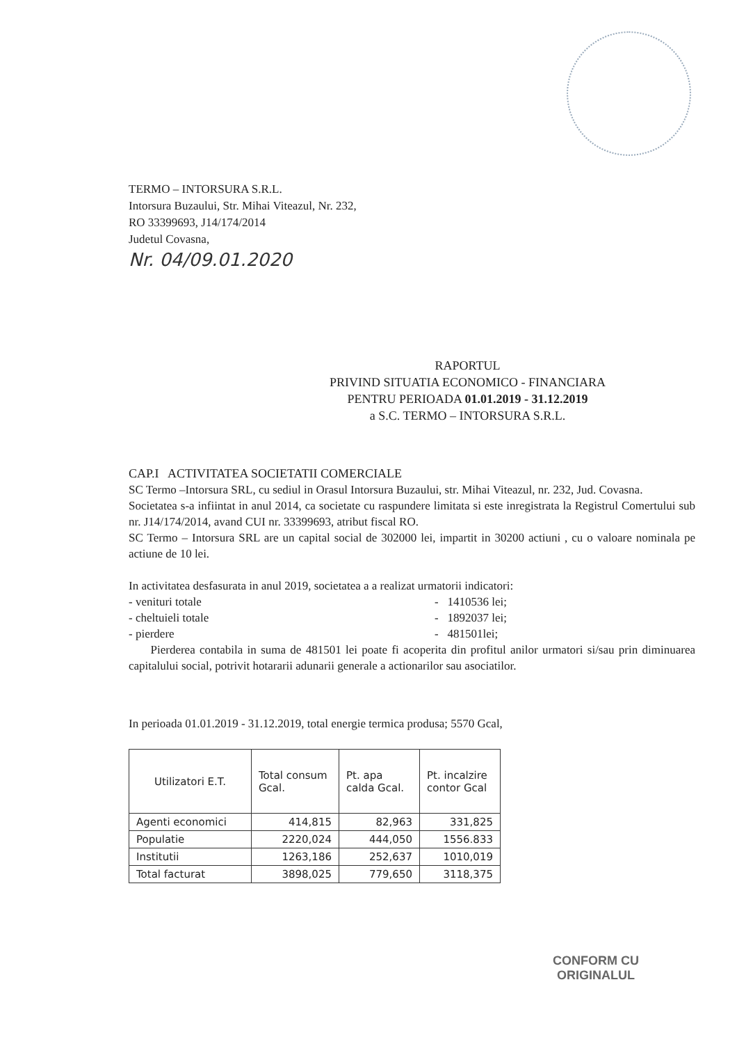TERMO – INTORSURA S.R.L.
Intorsura Buzaului, Str. Mihai Viteazul, Nr. 232,
RO 33399693, J14/174/2014
Judetul Covasna,
Nr. 04/09.01.2020
RAPORTUL
PRIVIND SITUATIA ECONOMICO - FINANCIARA
PENTRU PERIOADA 01.01.2019 - 31.12.2019
a S.C. TERMO – INTORSURA S.R.L.
CAP.I ACTIVITATEA SOCIETATII COMERCIALE
SC Termo –Intorsura SRL, cu sediul in Orasul Intorsura Buzaului, str. Mihai Viteazul, nr. 232, Jud. Covasna.
Societatea s-a infiintat in anul 2014, ca societate cu raspundere limitata si este inregistrata la Registrul Comertului sub nr. J14/174/2014, avand CUI nr. 33399693, atribut fiscal RO.
SC Termo – Intorsura SRL are un capital social de 302000 lei, impartit in 30200 actiuni , cu o valoare nominala pe actiune de 10 lei.
In activitatea desfasurata in anul 2019, societatea a a realizat urmatorii indicatori:
- venituri totale - 1410536 lei;
- cheltuieli totale - 1892037 lei;
- pierdere - 481501lei;
Pierderea contabila in suma de 481501 lei poate fi acoperita din profitul anilor urmatori si/sau prin diminuarea capitalului social, potrivit hotararii adunarii generale a actionarilor sau asociatilor.
In perioada 01.01.2019 - 31.12.2019, total energie termica produsa; 5570 Gcal,
| Utilizatori E.T. | Total consum Gcal. | Pt. apa calda Gcal. | Pt. incalzire contor Gcal |
| --- | --- | --- | --- |
| Agenti economici | 414,815 | 82,963 | 331,825 |
| Populatie | 2220,024 | 444,050 | 1556.833 |
| Institutii | 1263,186 | 252,637 | 1010,019 |
| Total facturat | 3898,025 | 779,650 | 3118,375 |
CONFORM CU
ORIGINALUL